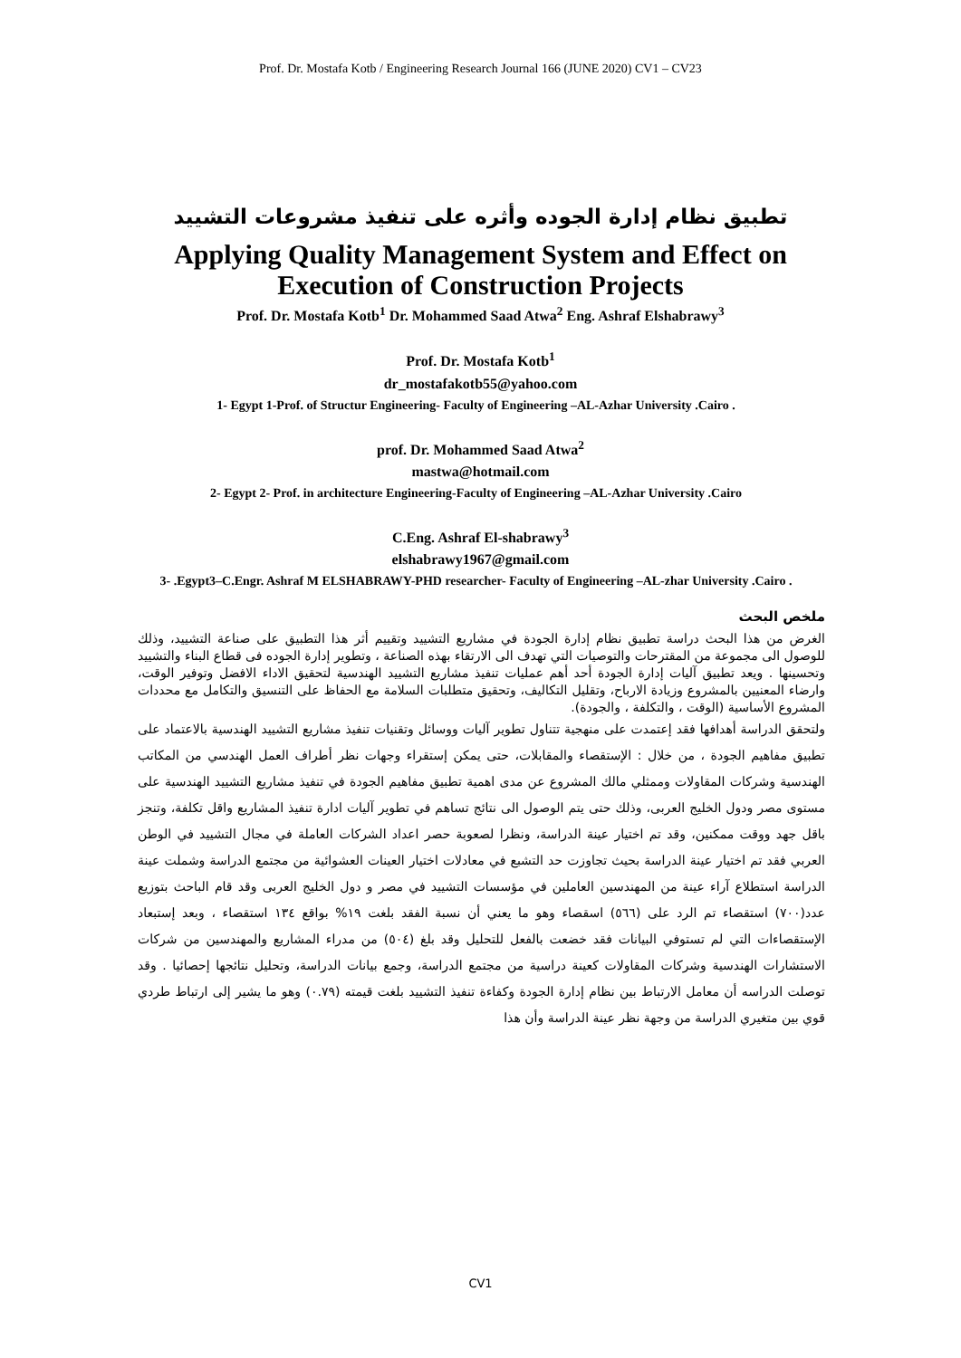Prof. Dr. Mostafa Kotb / Engineering Research Journal 166 (JUNE 2020) CV1 – CV23
تطبيق نظام إدارة الجوده وأثره على تنفيذ مشروعات التشييد
Applying Quality Management System and Effect on
Execution of Construction Projects
Prof. Dr. Mostafa Kotb<sup>1</sup> Dr. Mohammed Saad Atwa<sup>2</sup> Eng. Ashraf Elshabrawy<sup>3</sup>
Prof. Dr. Mostafa Kotb<sup>1</sup>
dr_mostafakotb55@yahoo.com
1- Egypt 1-Prof. of Structur Engineering- Faculty of Engineering –AL-Azhar University .Cairo .
prof. Dr. Mohammed Saad Atwa<sup>2</sup>
mastwa@hotmail.com
2- Egypt 2- Prof. in architecture Engineering-Faculty of Engineering –AL-Azhar University .Cairo
C.Eng. Ashraf El-shabrawy<sup>3</sup>
elshabrawy1967@gmail.com
3- .Egypt3–C.Engr. Ashraf M ELSHABRAWY-PHD researcher- Faculty of Engineering –AL-zhar University .Cairo .
ملخص البحث
الغرض من هذا البحث دراسة تطبيق نظام إدارة الجودة في مشاريع التشييد وتقييم أثر هذا التطبيق على صناعة التشييد، وذلك للوصول الى مجموعة من المقترحات والتوصيات التي تهدف الى الارتقاء بهذه الصناعة ، وتطوير إدارة الجوده فى قطاع البناء والتشييد وتحسينها . ويعد تطبيق آليات إدارة الجودة أحد أهم عمليات تنفيذ مشاريع التشييد الهندسية لتحقيق الاداء الافضل وتوفير الوقت، وارضاء المعنيين بالمشروع وزيادة الارباح، وتقليل التكاليف، وتحقيق متطلبات السلامة مع الحفاظ على التنسيق والتكامل مع محددات المشروع الأساسية (الوقت ، والتكلفة ، والجودة).
ولتحقق الدراسة أهدافها فقد إعتمدت على منهجية تتناول تطوير آليات ووسائل وتقنيات تنفيذ مشاريع التشييد الهندسية بالاعتماد على تطبيق مفاهيم الجودة ، من خلال : الإستقصاء والمقابلات، حتى يمكن إستقراء وجهات نظر أطراف العمل الهندسي من المكاتب الهندسية وشركات المقاولات وممثلي مالك المشروع عن مدى اهمية تطبيق مفاهيم الجودة في تنفيذ مشاريع التشييد الهندسية على مستوى مصر ودول الخليج العربى، وذلك حتى يتم الوصول الى نتائج تساهم في تطوير آليات ادارة تنفيذ المشاريع واقل تكلفة، وتنجز باقل جهد ووقت ممكنين، وقد تم اختيار عينة الدراسة، ونظرا لصعوبة حصر اعداد الشركات العاملة في مجال التشييد في الوطن العربي فقد تم اختيار عينة الدراسة بحيث تجاوزت حد التشبع في معادلات اختيار العينات العشوائية من مجتمع الدراسة وشملت عينة الدراسة استطلاع آراء عينة من المهندسين العاملين في مؤسسات التشييد في مصر و دول الخليج العربى وقد قام الباحث بتوزيع عدد(٧٠٠) استقصاء تم الرد على (٥٦٦) اسقصاء وهو ما يعني أن نسبة الفقد بلغت ١٩% بواقع ١٣٤ استقصاء ، وبعد إستبعاد الإستقصاءات التي لم تستوفي البيانات فقد خضعت بالفعل للتحليل وقد بلغ (٥٠٤) من مدراء المشاريع والمهندسين من شركات الاستشارات الهندسية وشركات المقاولات كعينة دراسية من مجتمع الدراسة، وجمع بيانات الدراسة، وتحليل نتائجها إحصائيا . وقد توصلت الدراسه أن معامل الارتباط بين نظام إدارة الجودة وكفاءة تنفيذ التشييد بلغت قيمته (٠.٧٩) وهو ما يشير إلى ارتباط طردي قوي بين متغيري الدراسة من وجهة نظر عينة الدراسة وأن هذا
CV1